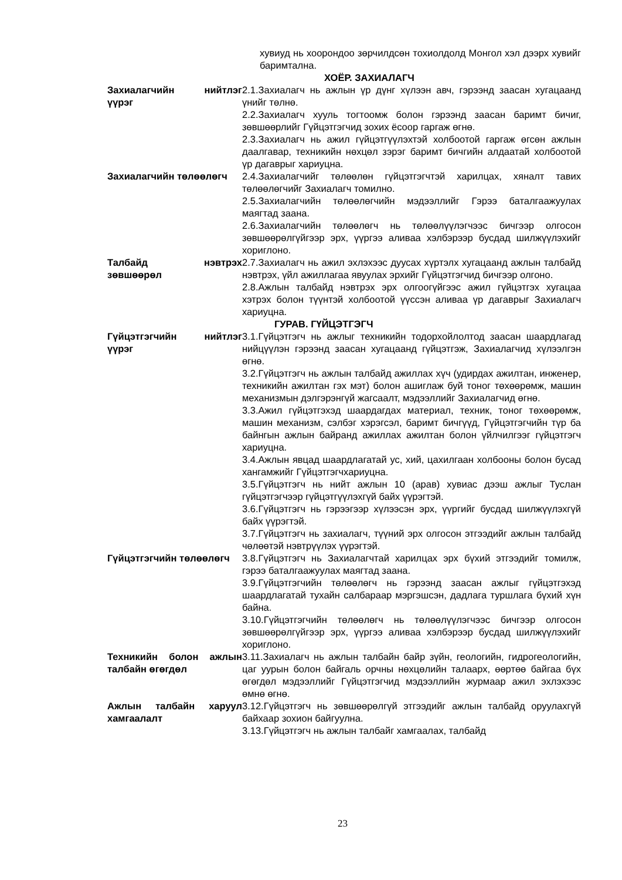хувиуд нь хоорондоо зөрчилдсөн тохиолдолд Монгол хэл дээрх хувийг баримтална.
ХОЁР. ЗАХИАЛАГЧ
Захиалагчийн нийтлэг үүрэг
2.1.Захиалагч нь ажлын үр дүнг хүлээн авч, гэрээнд заасан хугацаанд үнийг төлнө.
2.2.Захиалагч хууль тогтоомж болон гэрээнд заасан баримт бичиг, зөвшөөрлийг Гүйцэтгэгчид зохих ёсоор гаргаж өгнө.
2.3.Захиалагч нь ажил гүйцэтгүүлэхтэй холбоотой гаргаж өгсөн ажлын даалгавар, техникийн нөхцөл зэрэг баримт бичгийн алдаатай холбоотой үр дагаврыг хариуцна.
Захиалагчийн төлөөлөгч 2.4.Захиалагчийг төлөөлөн гүйцэтгэгчтэй харилцах, хяналт тавих төлөөлөгчийг Захиалагч томилно.
2.5.Захиалагчийн төлөөлөгчийн мэдээллийг Гэрээ баталгаажуулах маягтад заана.
2.6.Захиалагчийн төлөөлөгч нь төлөөлүүлэгчээс бичгээр олгосон зөвшөөрөлгүйгээр эрх, үүргээ аливаа хэлбэрээр бусдад шилжүүлэхийг хориглоно.
Талбайд нэвтрэх зөвшөөрөл
2.7.Захиалагч нь ажил эхлэхээс дуусах хүртэлх хугацаанд ажлын талбайд нэвтрэх, үйл ажиллагаа явуулах эрхийг Гүйцэтгэгчид бичгээр олгоно.
2.8.Ажлын талбайд нэвтрэх эрх олгоогүйгээс ажил гүйцэтгэх хугацаа хэтрэх болон түүнтэй холбоотой үүссэн аливаа үр дагаврыг Захиалагч хариуцна.
ГУРАВ. ГҮЙЦЭТГЭГЧ
Гүйцэтгэгчийн нийтлэг үүрэг
3.1.Гүйцэтгэгч нь ажлыг техникийн тодорхойлолтод заасан шаардлагад нийцүүлэн гэрээнд заасан хугацаанд гүйцэтгэж, Захиалагчид хүлээлгэн өгнө.
3.2.Гүйцэтгэгч нь ажлын талбайд ажиллах хүч (удирдах ажилтан, инженер, техникийн ажилтан гэх мэт) болон ашиглаж буй тоног төхөөрөмж, машин механизмын дэлгэрэнгүй жагсаалт, мэдээллийг Захиалагчид өгнө.
3.3.Ажил гүйцэтгэхэд шаардагдах материал, техник, тоног төхөөрөмж, машин механизм, сэлбэг хэрэгсэл, баримт бичгүүд, Гүйцэтгэгчийн түр ба байнгын ажлын байранд ажиллах ажилтан болон үйлчилгээг гүйцэтгэгч хариуцна.
3.4.Ажлын явцад шаардлагатай ус, хий, цахилгаан холбооны болон бусад хангамжийг Гүйцэтгэгчхариуцна.
3.5.Гүйцэтгэгч нь нийт ажлын 10 (арав) хувиас дээш ажлыг Туслан гүйцэтгэгчээр гүйцэтгүүлэхгүй байх үүрэгтэй.
3.6.Гүйцэтгэгч нь гэрээгээр хүлээсэн эрх, үүргийг бусдад шилжүүлэхгүй байх үүрэгтэй.
3.7.Гүйцэтгэгч нь захиалагч, түүний эрх олгосон этгээдийг ажлын талбайд чөлөөтэй нэвтрүүлэх үүрэгтэй.
Гүйцэтгэгчийн төлөөлөгч 3.8.Гүйцэтгэгч нь Захиалагчтай харилцах эрх бүхий этгээдийг томилж, гэрээ баталгаажуулах маягтад заана.
3.9.Гүйцэтгэгчийн төлөөлөгч нь гэрээнд заасан ажлыг гүйцэтгэхэд шаардлагатай тухайн салбараар мэргэшсэн, дадлага туршлага бүхий хүн байна.
3.10.Гүйцэтгэгчийн төлөөлөгч нь төлөөлүүлэгчээс бичгээр олгосон зөвшөөрөлгүйгээр эрх, үүргээ аливаа хэлбэрээр бусдад шилжүүлэхийг хориглоно.
Техникийн болон ажлын талбайн өгөгдөл
3.11.Захиалагч нь ажлын талбайн байр зүйн, геологийн, гидрогеологийн, цаг уурын болон байгаль орчны нөхцөлийн талаарх, өөртөө байгаа бүх өгөгдөл мэдээллийг Гүйцэтгэгчид мэдээллийн журмаар ажил эхлэхээс өмнө өгнө.
Ажлын талбайн харуул хамгаалалт
3.12.Гүйцэтгэгч нь зөвшөөрөлгүй этгээдийг ажлын талбайд оруулахгүй байхаар зохион байгуулна.
3.13.Гүйцэтгэгч нь ажлын талбайг хамгаалах, талбайд
23